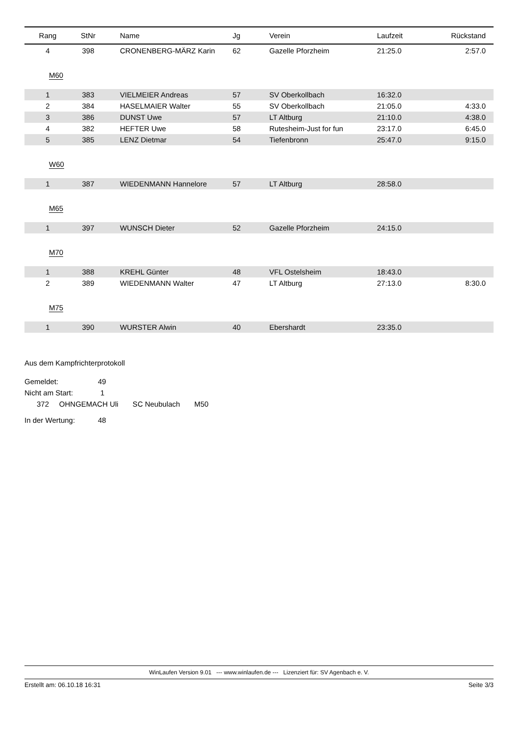| Rang | StNr | Name | Jg | Verein | Laufzeit | Rückstand |
| --- | --- | --- | --- | --- | --- | --- |
| 4 | 398 | CRONENBERG-MÄRZ Karin | 62 | Gazelle Pforzheim | 21:25.0 | 2:57.0 |
| M60 | | | | | | |
| 1 | 383 | VIELMEIER Andreas | 57 | SV Oberkollbach | 16:32.0 | |
| 2 | 384 | HASELMAIER Walter | 55 | SV Oberkollbach | 21:05.0 | 4:33.0 |
| 3 | 386 | DUNST Uwe | 57 | LT Altburg | 21:10.0 | 4:38.0 |
| 4 | 382 | HEFTER Uwe | 58 | Rutesheim-Just for fun | 23:17.0 | 6:45.0 |
| 5 | 385 | LENZ Dietmar | 54 | Tiefenbronn | 25:47.0 | 9:15.0 |
| W60 | | | | | | |
| 1 | 387 | WIEDENMANN Hannelore | 57 | LT Altburg | 28:58.0 | |
| M65 | | | | | | |
| 1 | 397 | WUNSCH Dieter | 52 | Gazelle Pforzheim | 24:15.0 | |
| M70 | | | | | | |
| 1 | 388 | KREHL Günter | 48 | VFL Ostelsheim | 18:43.0 | |
| 2 | 389 | WIEDENMANN Walter | 47 | LT Altburg | 27:13.0 | 8:30.0 |
| M75 | | | | | | |
| 1 | 390 | WURSTER Alwin | 40 | Ebershardt | 23:35.0 | |
Aus dem Kampfrichterprotokoll
Gemeldet: 49
Nicht am Start: 1
372 OHNGEMACH Uli SC Neubulach M50
In der Wertung: 48
WinLaufen Version 9.01 --- www.winlaufen.de --- Lizenziert für: SV Agenbach e. V.
Erstellt am: 06.10.18 16:31 Seite 3/3